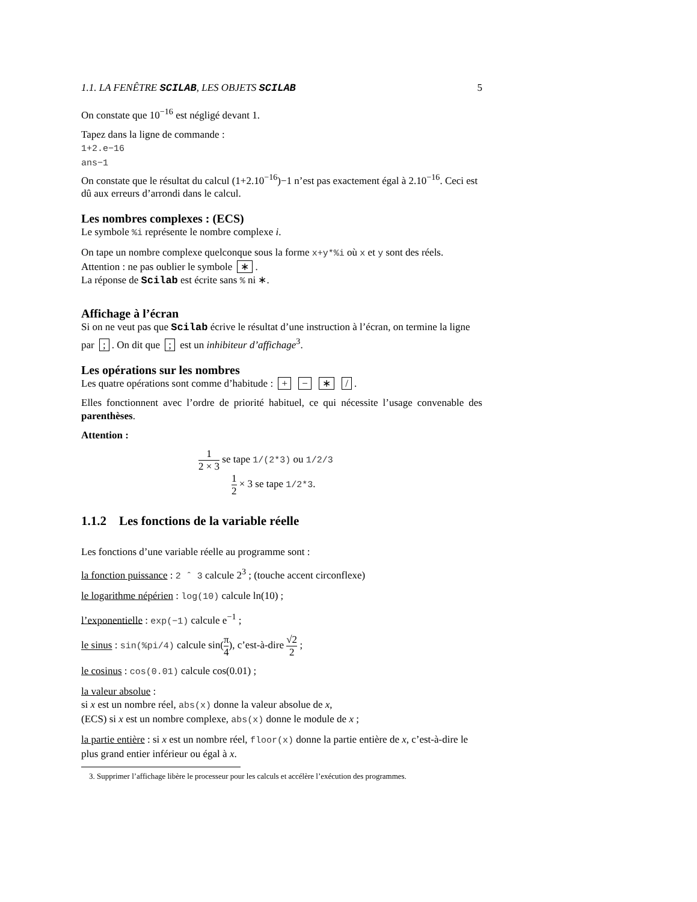1.1. LA FENÊTRE SCILAB, LES OBJETS SCILAB 5
On constate que 10<sup>−16</sup> est négligé devant 1.
Tapez dans la ligne de commande :
1+2.e−16
ans−1
On constate que le résultat du calcul (1+2.10<sup>−16</sup>)−1 n’est pas exactement égal à 2.10<sup>−16</sup>. Ceci est dû aux erreurs d’arrondi dans le calcul.
Les nombres complexes : (ECS)
Le symbole %i représente le nombre complexe i.
On tape un nombre complexe quelconque sous la forme x+y*%i où x et y sont des réels.
Attention : ne pas oublier le symbole ∗.
La réponse de Scilab est écrite sans % ni ∗.
Affichage à l’écran
Si on ne veut pas que Scilab écrive le résultat d’une instruction à l’écran, on termine la ligne par ;. On dit que ; est un inhibiteur d’affichage<sup>3</sup>.
Les opérations sur les nombres
Les quatre opérations sont comme d’habitude : + − ∗ /.
Elles fonctionnent avec l’ordre de priorité habituel, ce qui nécessite l’usage convenable des parenthèses.
Attention :
1 2 × 3 se tape 1/(2*3) ou 1/2/3
1 2 × 3 se tape 1/2*3.
1.1.2 Les fonctions de la variable réelle
Les fonctions d’une variable réelle au programme sont :
la fonction puissance : 2 ˆ 3 calcule 2<sup>3</sup> ; (touche accent circonflexe)
le logarithme népérien : log(10) calcule ln(10) ;
l’exponentielle : exp(−1) calcule e<sup>−1</sup> ;
le sinus : sin(%pi/4) calcule sin(π 4), c’est-à-dire √2 2 ;
le cosinus : cos(0.01) calcule cos(0.01) ;
la valeur absolue :
si x est un nombre réel, abs(x) donne la valeur absolue de x,
(ECS) si x est un nombre complexe, abs(x) donne le module de x ;
la partie entière : si x est un nombre réel, floor(x) donne la partie entière de x, c’est-à-dire le plus grand entier inférieur ou égal à x.
3. Supprimer l’affichage libère le processeur pour les calculs et accélère l’exécution des programmes.